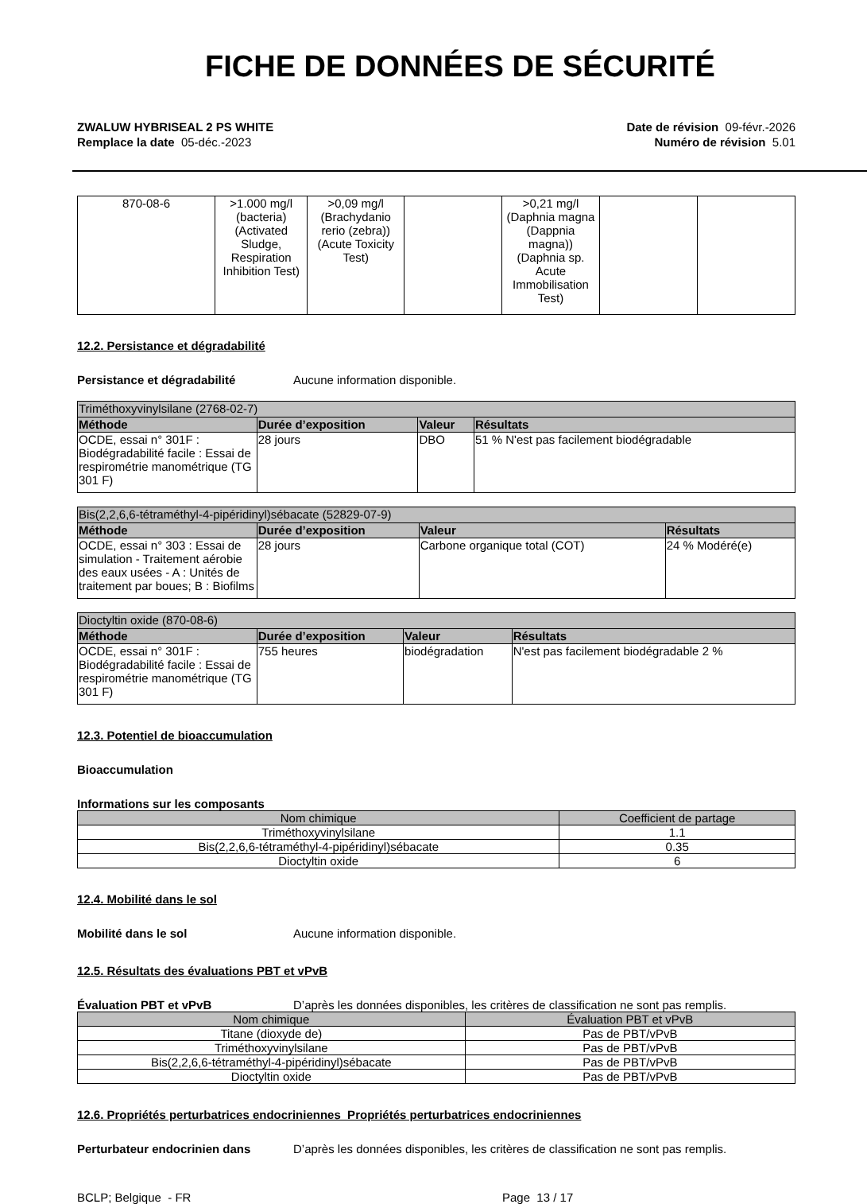FICHE DE DONNÉES DE SÉCURITÉ
ZWALUW HYBRISEAL 2 PS WHITE
Remplace la date 05-déc.-2023
Date de révision 09-févr.-2026
Numéro de révision 5.01
| 870-08-6 | >1.000 mg/l (bacteria) (Activated Sludge, Respiration Inhibition Test) | >0,09 mg/l (Brachydanio rerio (zebra)) (Acute Toxicity Test) | | >0,21 mg/l (Daphnia magna (Dappnia magna)) (Daphnia sp. Acute Immobilisation Test) | | |
12.2. Persistance et dégradabilité
Persistance et dégradabilité Aucune information disponible.
| Triméthoxyvinylsilane (2768-02-7) | | | |
| Méthode | Durée d’exposition | Valeur | Résultats |
| OCDE, essai n° 301F : Biodégradabilité facile : Essai de respirométrie manométrique (TG 301 F) | 28 jours | DBO | 51 % N'est pas facilement biodégradable |
| Bis(2,2,6,6-tétraméthyl-4-pipéridinyl)sébacate (52829-07-9) | | | |
| Méthode | Durée d’exposition | Valeur | Résultats |
| OCDE, essai n° 303 : Essai de simulation - Traitement aérobie des eaux usées - A : Unités de traitement par boues; B : Biofilms | 28 jours | Carbone organique total (COT) | 24 % Modéré(e) |
| Dioctyltin oxide (870-08-6) | | | |
| Méthode | Durée d’exposition | Valeur | Résultats |
| OCDE, essai n° 301F : Biodégradabilité facile : Essai de respirométrie manométrique (TG 301 F) | 755 heures | biodégradation | N'est pas facilement biodégradable 2 % |
12.3. Potentiel de bioaccumulation
Bioaccumulation
Informations sur les composants
| Nom chimique | Coefficient de partage |
| Triméthoxyvinylsilane | 1.1 |
| Bis(2,2,6,6-tétraméthyl-4-pipéridinyl)sébacate | 0.35 |
| Dioctyltin oxide | 6 |
12.4. Mobilité dans le sol
Mobilité dans le sol Aucune information disponible.
12.5. Résultats des évaluations PBT et vPvB
Évaluation PBT et vPvB D’après les données disponibles, les critères de classification ne sont pas remplis.
| Nom chimique | Évaluation PBT et vPvB |
| Titane (dioxyde de) | Pas de PBT/vPvB |
| Triméthoxyvinylsilane | Pas de PBT/vPvB |
| Bis(2,2,6,6-tétraméthyl-4-pipéridinyl)sébacate | Pas de PBT/vPvB |
| Dioctyltin oxide | Pas de PBT/vPvB |
12.6. Propriétés perturbatrices endocriniennes Propriétés perturbatrices endocriniennes
Perturbateur endocrinien dans D’après les données disponibles, les critères de classification ne sont pas remplis.
BCLP; Belgique - FR Page 13 / 17